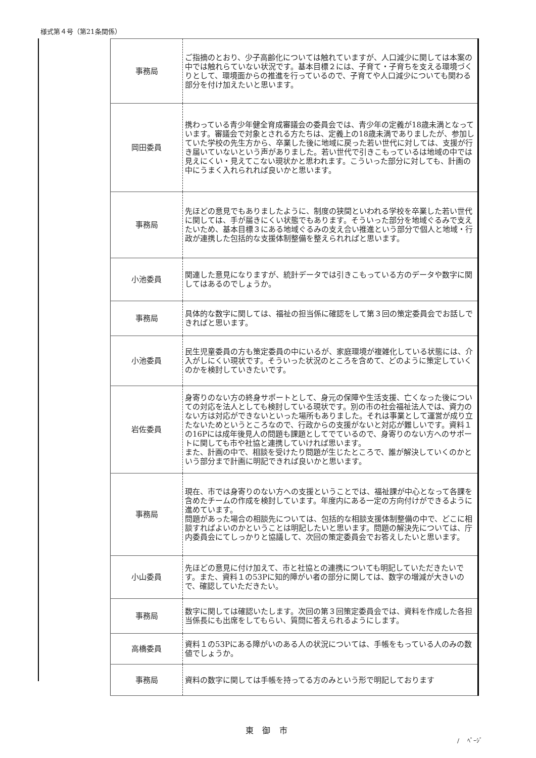様式第４号（第21条関係）
| 事務局 | ご指摘のとおり、少子高齢化については触れていますが、人口減少に関しては本案の中では触れらていない状況です。基本目標２には、子育て・子育ちを支える環境づくりとして、環境面からの推進を行っているので、子育てや人口減少についても関わる部分を付け加えたいと思います。 |
| 岡田委員 | 携わっている青少年健全育成審議会の委員会では、青少年の定義が18歳未満となっています。審議会で対象とされる方たちは、定義上の18歳未満でありましたが、参加していた学校の先生方から、卒業した後に地域に戻った若い世代に対しては、支援が行き届いていないという声がありました。若い世代で引きこもっているは地域の中では見えにくい・見えてこない現状かと思われます。こういった部分に対しても、計画の中にうまく入れられれば良いかと思います。 |
| 事務局 | 先ほどの意見でもありましたように、制度の狭間といわれる学校を卒業した若い世代に関しては、手が届きにくい状態でもあります。そういった部分を地域ぐるみで支えたいため、基本目標３にある地域ぐるみの支え合い推進という部分で個人と地域・行政が連携した包括的な支援体制整備を整えられればと思います。 |
| 小池委員 | 関連した意見になりますが、統計データでは引きこもっている方のデータや数字に関してはあるのでしょうか。 |
| 事務局 | 具体的な数字に関しては、福祉の担当係に確認をして第３回の策定委員会でお話しできればと思います。 |
| 小池委員 | 民生児童委員の方も策定委員の中にいるが、家庭環境が複雑化している状態には、介入がしにくい現状です。そういった状況のところを含めて、どのように策定していくのかを検討していきたいです。 |
| 岩佐委員 | 身寄りのない方の終身サポートとして、身元の保障や生活支援、亡くなった後についての対応を法人としても検討している現状です。別の市の社会福祉法人では、資力のない方は対応ができないといった場所もありました。それは事業として運営が成り立たないためというところなので、行政からの支援がないと対応が難しいです。資料１の16Pには成年後見人の問題も課題としてでているので、身寄りのない方へのサポートに関しても市や社協と連携していければ思います。 また、計画の中で、相談を受けたり問題が生じたところで、誰が解決していくのかという部分まで計画に明記できれば良いかと思います。 |
| 事務局 | 現在、市では身寄りのない方への支援ということでは、福祉課が中心となって各課を含めたチームの作成を検討しています。年度内にある一定の方向付けができるように進めています。 問題があった場合の相談先については、包括的な相談支援体制整備の中で、どこに相談すればよいのかということは明記したいと思います。問題の解決先については、庁内委員会にてしっかりと協議して、次回の策定委員会でお答えしたいと思います。 |
| 小山委員 | 先ほどの意見に付け加えて、市と社協との連携についても明記していただきたいです。また、資料１の53Pに知的障がい者の部分に関しては、数字の増減が大きいので、確認していただきたい。 |
| 事務局 | 数字に関しては確認いたします。次回の第３回策定委員会では、資料を作成した各担当係長にも出席をしてもらい、質問に答えられるようにします。 |
| 高橋委員 | 資料１の53Pにある障がいのある人の状況については、手帳をもっている人のみの数値でしょうか。 |
| 事務局 | 資料の数字に関しては手帳を持ってる方のみという形で明記しております |
東 御 市
/　 ﾍﾟｰｼﾞ